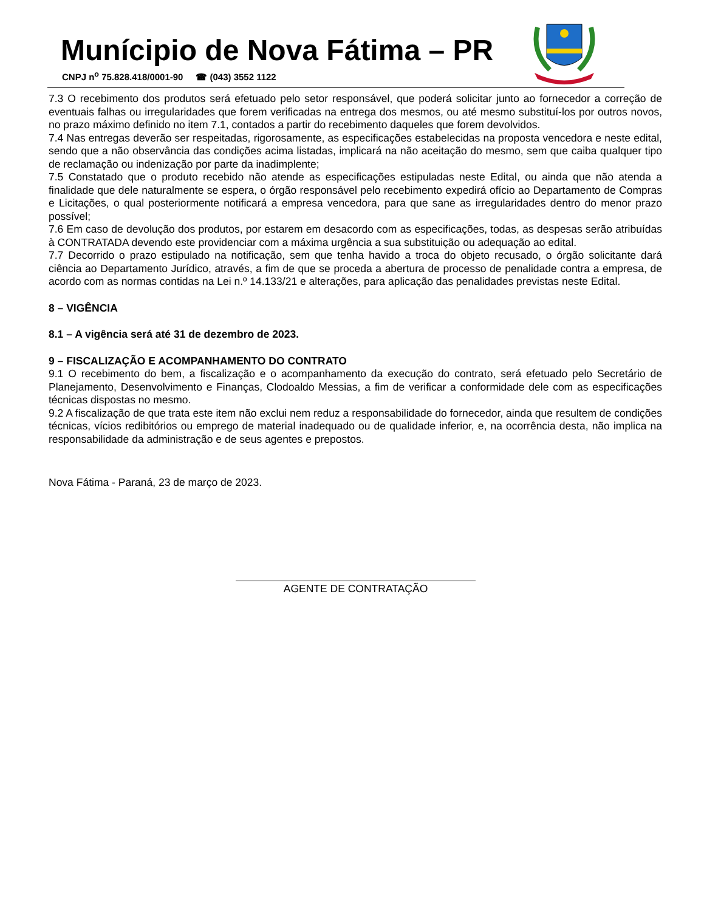Munícipio de Nova Fátima – PR
CNPJ n<sup>o</sup> 75.828.418/0001-90 ☎ (043) 3552 1122
7.3 O recebimento dos produtos será efetuado pelo setor responsável, que poderá solicitar junto ao fornecedor a correção de eventuais falhas ou irregularidades que forem verificadas na entrega dos mesmos, ou até mesmo substituí-los por outros novos, no prazo máximo definido no item 7.1, contados a partir do recebimento daqueles que forem devolvidos.
7.4 Nas entregas deverão ser respeitadas, rigorosamente, as especificações estabelecidas na proposta vencedora e neste edital, sendo que a não observância das condições acima listadas, implicará na não aceitação do mesmo, sem que caiba qualquer tipo de reclamação ou indenização por parte da inadimplente;
7.5 Constatado que o produto recebido não atende as especificações estipuladas neste Edital, ou ainda que não atenda a finalidade que dele naturalmente se espera, o órgão responsável pelo recebimento expedirá ofício ao Departamento de Compras e Licitações, o qual posteriormente notificará a empresa vencedora, para que sane as irregularidades dentro do menor prazo possível;
7.6 Em caso de devolução dos produtos, por estarem em desacordo com as especificações, todas, as despesas serão atribuídas à CONTRATADA devendo este providenciar com a máxima urgência a sua substituição ou adequação ao edital.
7.7 Decorrido o prazo estipulado na notificação, sem que tenha havido a troca do objeto recusado, o órgão solicitante dará ciência ao Departamento Jurídico, através, a fim de que se proceda a abertura de processo de penalidade contra a empresa, de acordo com as normas contidas na Lei n.º 14.133/21 e alterações, para aplicação das penalidades previstas neste Edital.
8 – VIGÊNCIA
8.1 – A vigência será até 31 de dezembro de 2023.
9 – FISCALIZAÇÃO E ACOMPANHAMENTO DO CONTRATO
9.1 O recebimento do bem, a fiscalização e o acompanhamento da execução do contrato, será efetuado pelo Secretário de Planejamento, Desenvolvimento e Finanças, Clodoaldo Messias, a fim de verificar a conformidade dele com as especificações técnicas dispostas no mesmo.
9.2 A fiscalização de que trata este item não exclui nem reduz a responsabilidade do fornecedor, ainda que resultem de condições técnicas, vícios redibitórios ou emprego de material inadequado ou de qualidade inferior, e, na ocorrência desta, não implica na responsabilidade da administração e de seus agentes e prepostos.
Nova Fátima - Paraná, 23 de março de 2023.
AGENTE DE CONTRATAÇÃO